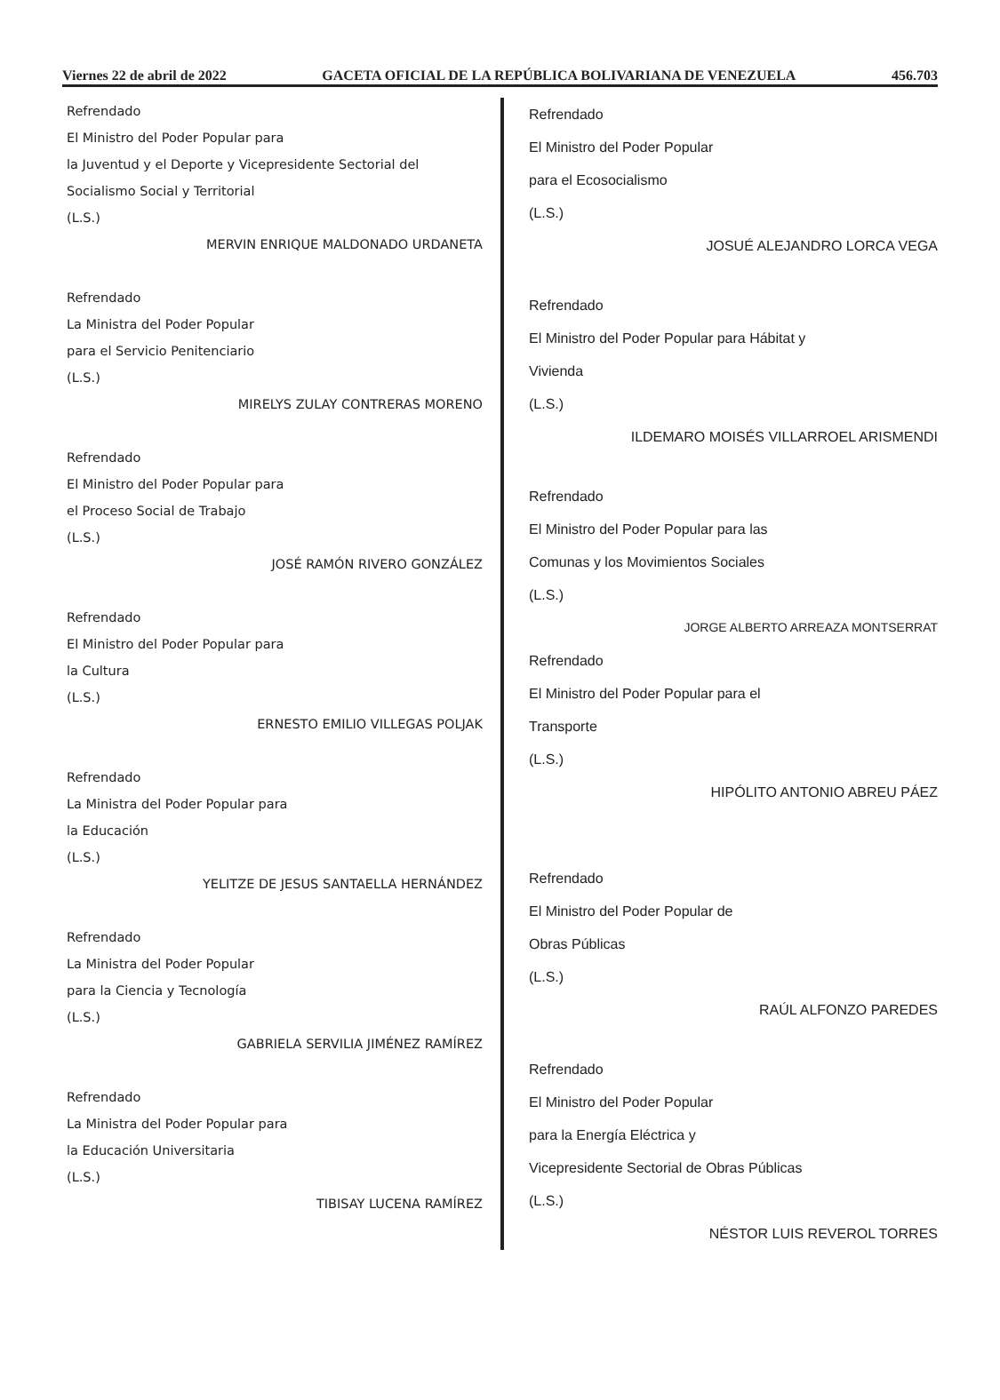Viernes 22 de abril de 2022 GACETA OFICIAL DE LA REPÚBLICA BOLIVARIANA DE VENEZUELA 456.703
Refrendado
El Ministro del Poder Popular para
la Juventud y el Deporte y Vicepresidente Sectorial del
Socialismo Social y Territorial
(L.S.)
MERVIN ENRIQUE MALDONADO URDANETA
Refrendado
La Ministra del Poder Popular
para el Servicio Penitenciario
(L.S.)
MIRELYS ZULAY CONTRERAS MORENO
Refrendado
El Ministro del Poder Popular para
el Proceso Social de Trabajo
(L.S.)
JOSÉ RAMÓN RIVERO GONZÁLEZ
Refrendado
El Ministro del Poder Popular para
la Cultura
(L.S.)
ERNESTO EMILIO VILLEGAS POLJAK
Refrendado
La Ministra del Poder Popular para
la Educación
(L.S.)
YELITZE DE JESUS SANTAELLA HERNÁNDEZ
Refrendado
La Ministra del Poder Popular
para la Ciencia y Tecnología
(L.S.)
GABRIELA SERVILIA JIMÉNEZ RAMÍREZ
Refrendado
La Ministra del Poder Popular para
la Educación Universitaria
(L.S.)
TIBISAY LUCENA RAMÍREZ
Refrendado
El Ministro del Poder Popular
para el Ecosocialismo
(L.S.)
JOSUÉ ALEJANDRO LORCA VEGA
Refrendado
El Ministro del Poder Popular para Hábitat y
Vivienda
(L.S.)
ILDEMARO MOISÉS VILLARROEL ARISMENDI
Refrendado
El Ministro del Poder Popular para las
Comunas y los Movimientos Sociales
(L.S.)
JORGE ALBERTO ARREAZA MONTSERRAT
Refrendado
El Ministro del Poder Popular para el
Transporte
(L.S.)
HIPÓLITO ANTONIO ABREU PÁEZ
Refrendado
El Ministro del Poder Popular de
Obras Públicas
(L.S.)
RAÚL ALFONZO PAREDES
Refrendado
El Ministro del Poder Popular
para la Energía Eléctrica y
Vicepresidente Sectorial de Obras Públicas
(L.S.)
NÉSTOR LUIS REVEROL TORRES